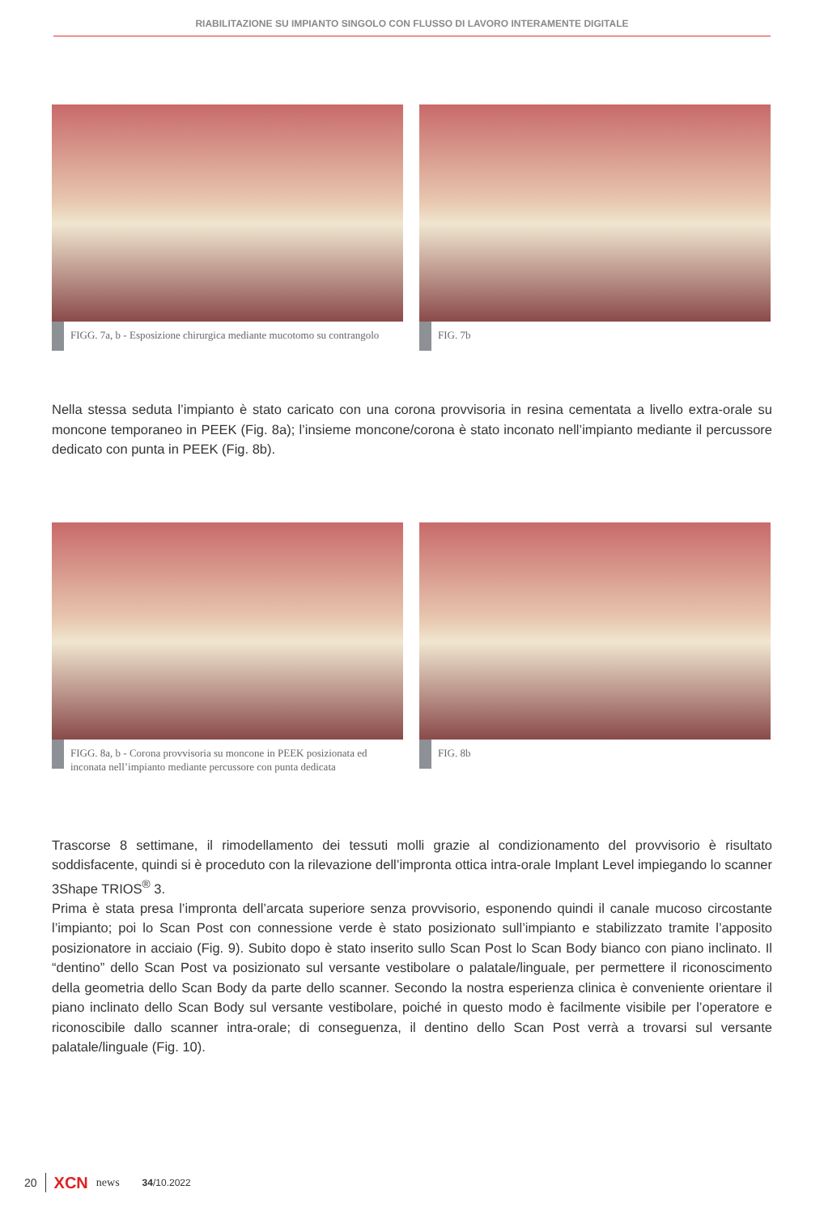RIABILITAZIONE SU IMPIANTO SINGOLO CON FLUSSO DI LAVORO INTERAMENTE DIGITALE
FIGG. 7a, b - Esposizione chirurgica mediante mucotomo su contrangolo
FIG. 7b
Nella stessa seduta l’impianto è stato caricato con una corona provvisoria in resina cementata a livello extra-orale su moncone temporaneo in PEEK (Fig. 8a); l’insieme moncone/corona è stato inconato nell’impianto mediante il percussore dedicato con punta in PEEK (Fig. 8b).
FIGG. 8a, b - Corona provvisoria su moncone in PEEK posizionata ed inconata nell’impianto mediante percussore con punta dedicata
FIG. 8b
Trascorse 8 settimane, il rimodellamento dei tessuti molli grazie al condizionamento del provvisorio è risultato soddisfacente, quindi si è proceduto con la rilevazione dell’impronta ottica intra-orale Implant Level impiegando lo scanner 3Shape TRIOS<sup>®</sup> 3.
Prima è stata presa l’impronta dell’arcata superiore senza provvisorio, esponendo quindi il canale mucoso circostante l’impianto; poi lo Scan Post con connessione verde è stato posizionato sull’impianto e stabilizzato tramite l’apposito posizionatore in acciaio (Fig. 9). Subito dopo è stato inserito sullo Scan Post lo Scan Body bianco con piano inclinato. Il “dentino” dello Scan Post va posizionato sul versante vestibolare o palatale/linguale, per permettere il riconoscimento della geometria dello Scan Body da parte dello scanner. Secondo la nostra esperienza clinica è conveniente orientare il piano inclinato dello Scan Body sul versante vestibolare, poiché in questo modo è facilmente visibile per l’operatore e riconoscibile dallo scanner intra-orale; di conseguenza, il dentino dello Scan Post verrà a trovarsi sul versante palatale/linguale (Fig. 10).
20 XCN news 34/10.2022